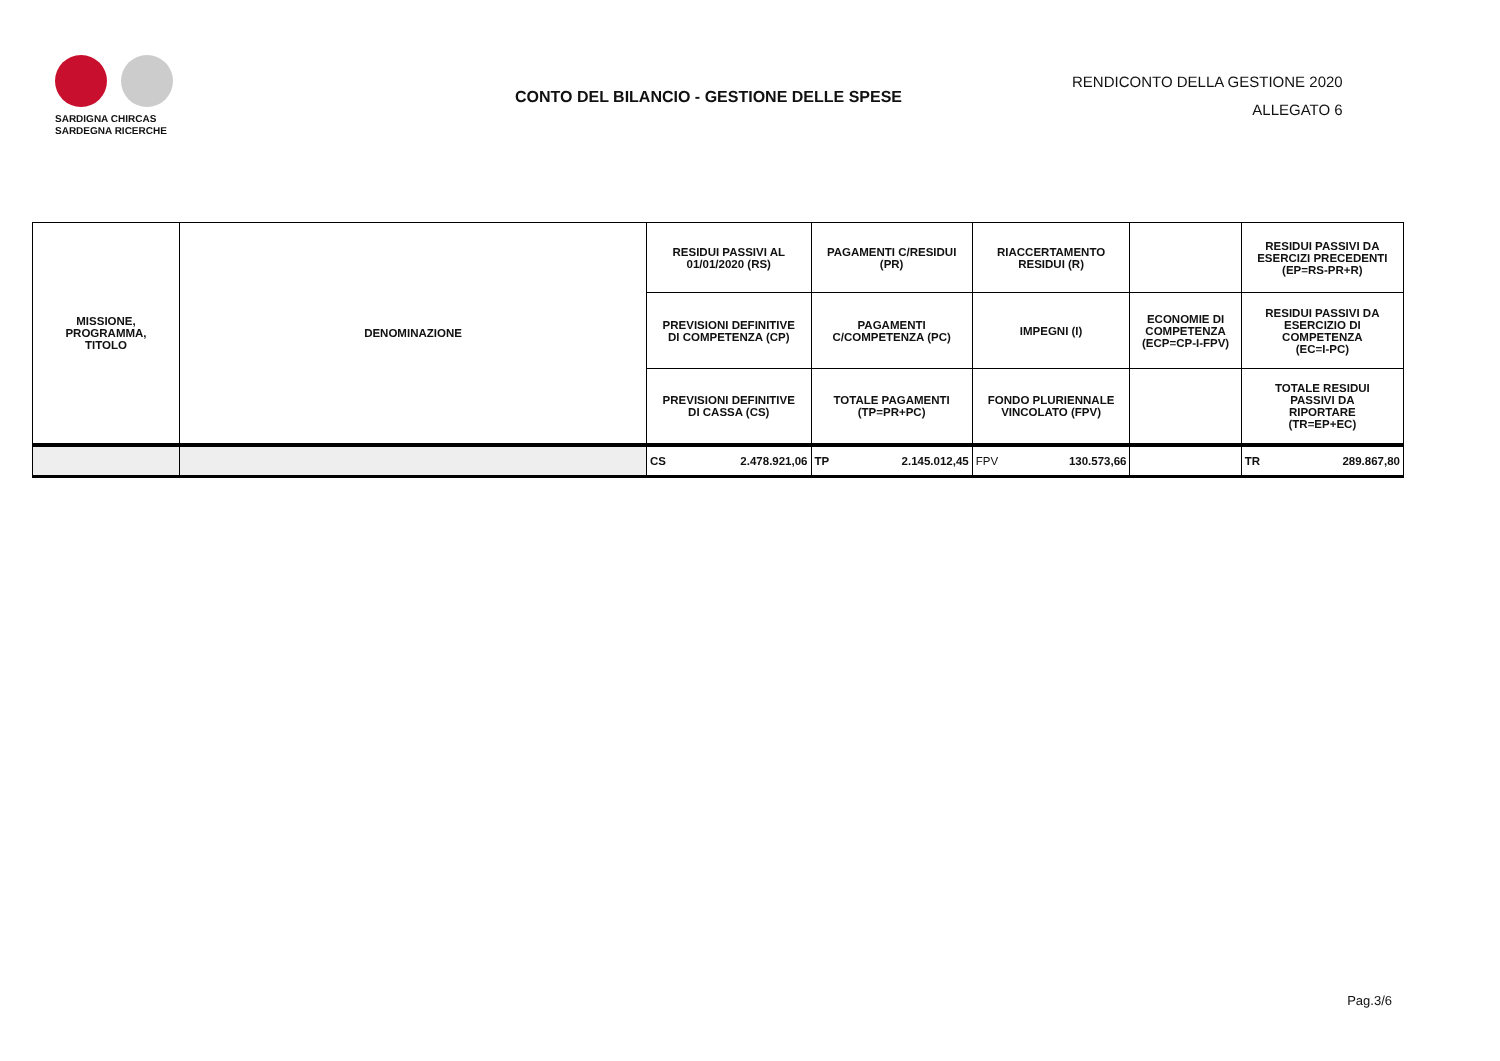SARDIGNA CHIRCAS
SARDEGNA RICERCHE
CONTO DEL BILANCIO - GESTIONE DELLE SPESE
RENDICONTO DELLA GESTIONE 2020
ALLEGATO 6
| MISSIONE, PROGRAMMA, TITOLO | DENOMINAZIONE | RESIDUI PASSIVI AL 01/01/2020 (RS) | PAGAMENTI C/RESIDUI (PR) | RIACCERTAMENTO RESIDUI (R) | | RESIDUI PASSIVI DA ESERCIZI PRECEDENTI (EP=RS-PR+R) |
| --- | --- | --- | --- | --- | --- | --- |
| | | PREVISIONI DEFINITIVE DI COMPETENZA (CP) | PAGAMENTI C/COMPETENZA (PC) | IMPEGNI (I) | ECONOMIE DI COMPETENZA (ECP=CP-I-FPV) | RESIDUI PASSIVI DA ESERCIZIO DI COMPETENZA (EC=I-PC) |
| | | PREVISIONI DEFINITIVE DI CASSA (CS) | TOTALE PAGAMENTI (TP=PR+PC) | FONDO PLURIENNALE VINCOLATO (FPV) | | TOTALE RESIDUI PASSIVI DA RIPORTARE (TR=EP+EC) |
| | | CS 2.478.921,06 | TP 2.145.012,45 | FPV 130.573,66 | | TR 289.867,80 |
Pag.3/6